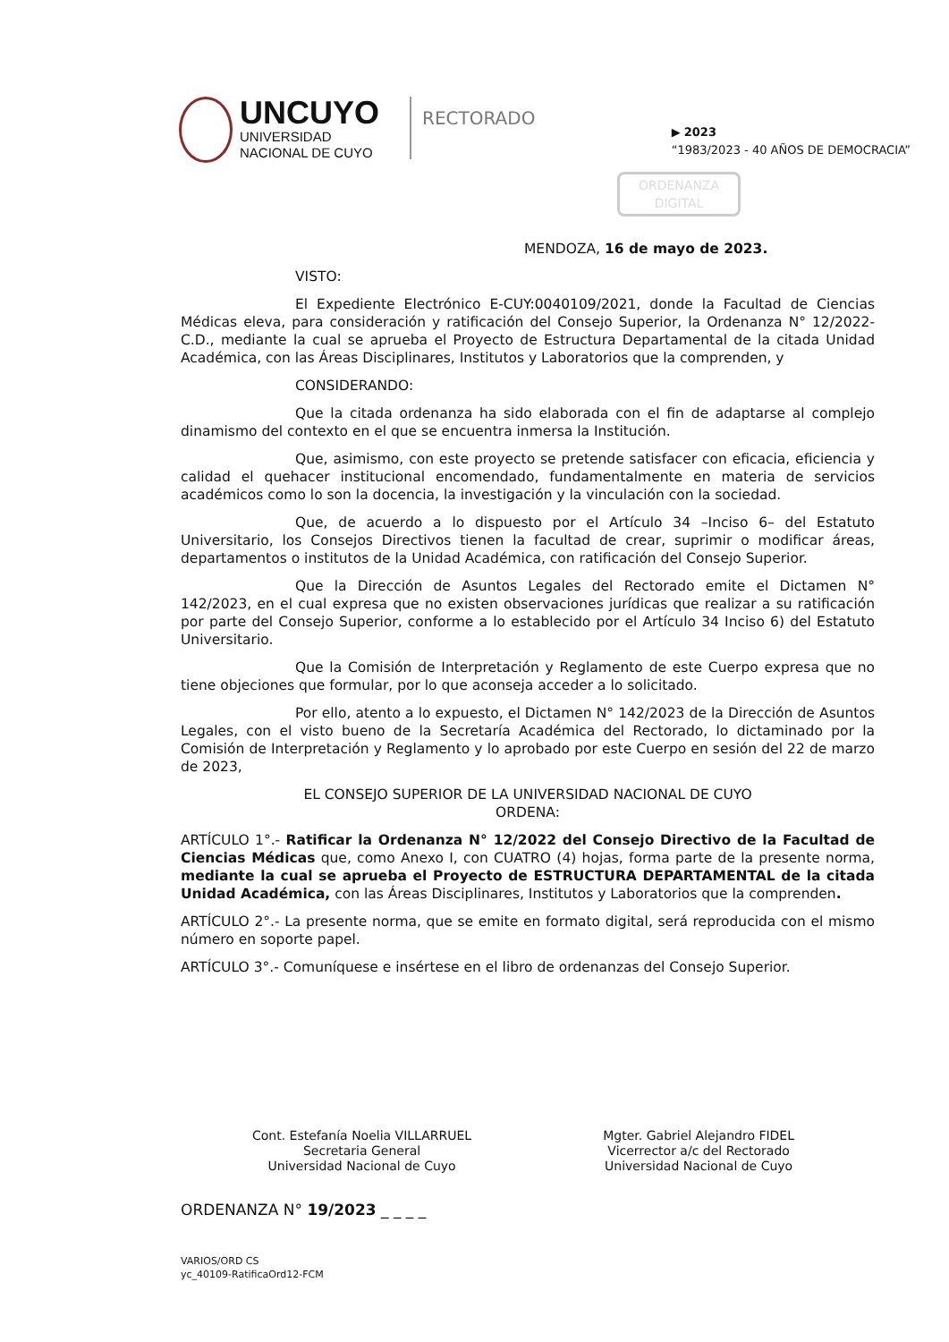UNCUYO
UNIVERSIDAD
NACIONAL DE CUYO
RECTORADO
▶ 2023
“1983/2023 - 40 AÑOS DE DEMOCRACIA”
ORDENANZA DIGITAL
MENDOZA, 16 de mayo de 2023.
VISTO:
El Expediente Electrónico E-CUY:0040109/2021, donde la Facultad de Ciencias Médicas eleva, para consideración y ratificación del Consejo Superior, la Ordenanza N° 12/2022-C.D., mediante la cual se aprueba el Proyecto de Estructura Departamental de la citada Unidad Académica, con las Áreas Disciplinares, Institutos y Laboratorios que la comprenden, y
CONSIDERANDO:
Que la citada ordenanza ha sido elaborada con el fin de adaptarse al complejo dinamismo del contexto en el que se encuentra inmersa la Institución.
Que, asimismo, con este proyecto se pretende satisfacer con eficacia, eficiencia y calidad el quehacer institucional encomendado, fundamentalmente en materia de servicios académicos como lo son la docencia, la investigación y la vinculación con la sociedad.
Que, de acuerdo a lo dispuesto por el Artículo 34 –Inciso 6– del Estatuto Universitario, los Consejos Directivos tienen la facultad de crear, suprimir o modificar áreas, departamentos o institutos de la Unidad Académica, con ratificación del Consejo Superior.
Que la Dirección de Asuntos Legales del Rectorado emite el Dictamen N° 142/2023, en el cual expresa que no existen observaciones jurídicas que realizar a su ratificación por parte del Consejo Superior, conforme a lo establecido por el Artículo 34 Inciso 6) del Estatuto Universitario.
Que la Comisión de Interpretación y Reglamento de este Cuerpo expresa que no tiene objeciones que formular, por lo que aconseja acceder a lo solicitado.
Por ello, atento a lo expuesto, el Dictamen N° 142/2023 de la Dirección de Asuntos Legales, con el visto bueno de la Secretaría Académica del Rectorado, lo dictaminado por la Comisión de Interpretación y Reglamento y lo aprobado por este Cuerpo en sesión del 22 de marzo de 2023,
EL CONSEJO SUPERIOR DE LA UNIVERSIDAD NACIONAL DE CUYO
ORDENA:
ARTÍCULO 1°.- Ratificar la Ordenanza N° 12/2022 del Consejo Directivo de la Facultad de Ciencias Médicas que, como Anexo I, con CUATRO (4) hojas, forma parte de la presente norma, mediante la cual se aprueba el Proyecto de ESTRUCTURA DEPARTAMENTAL de la citada Unidad Académica, con las Áreas Disciplinares, Institutos y Laboratorios que la comprenden.
ARTÍCULO 2°.- La presente norma, que se emite en formato digital, será reproducida con el mismo número en soporte papel.
ARTÍCULO 3°.- Comuníquese e insértese en el libro de ordenanzas del Consejo Superior.
Cont. Estefanía Noelia VILLARRUEL
Secretaria General
Universidad Nacional de Cuyo
Mgter. Gabriel Alejandro FIDEL
Vicerrector a/c del Rectorado
Universidad Nacional de Cuyo
ORDENANZA N° 19/2023 _ _ _ _
VARIOS/ORD CS
yc_40109-RatificaOrd12-FCM